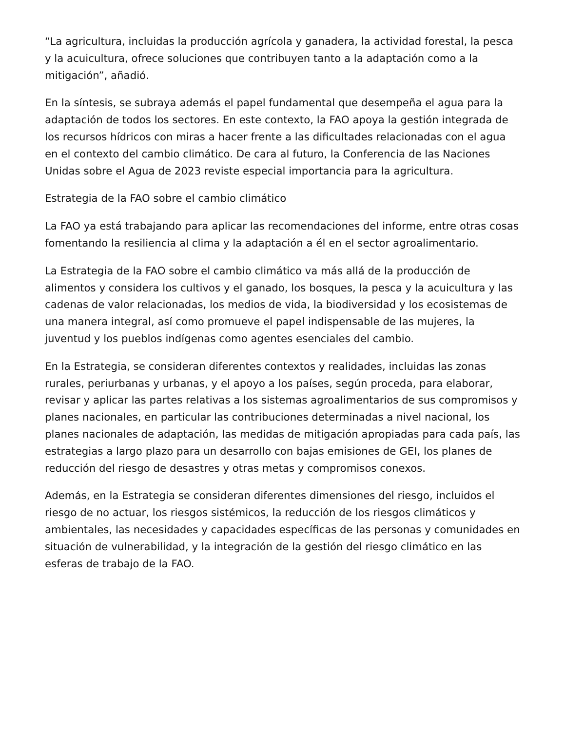“La agricultura, incluidas la producción agrícola y ganadera, la actividad forestal, la pesca y la acuicultura, ofrece soluciones que contribuyen tanto a la adaptación como a la mitigación”, añadió.
En la síntesis, se subraya además el papel fundamental que desempeña el agua para la adaptación de todos los sectores. En este contexto, la FAO apoya la gestión integrada de los recursos hídricos con miras a hacer frente a las dificultades relacionadas con el agua en el contexto del cambio climático. De cara al futuro, la Conferencia de las Naciones Unidas sobre el Agua de 2023 reviste especial importancia para la agricultura.
Estrategia de la FAO sobre el cambio climático
La FAO ya está trabajando para aplicar las recomendaciones del informe, entre otras cosas fomentando la resiliencia al clima y la adaptación a él en el sector agroalimentario.
La Estrategia de la FAO sobre el cambio climático va más allá de la producción de alimentos y considera los cultivos y el ganado, los bosques, la pesca y la acuicultura y las cadenas de valor relacionadas, los medios de vida, la biodiversidad y los ecosistemas de una manera integral, así como promueve el papel indispensable de las mujeres, la juventud y los pueblos indígenas como agentes esenciales del cambio.
En la Estrategia, se consideran diferentes contextos y realidades, incluidas las zonas rurales, periurbanas y urbanas, y el apoyo a los países, según proceda, para elaborar, revisar y aplicar las partes relativas a los sistemas agroalimentarios de sus compromisos y planes nacionales, en particular las contribuciones determinadas a nivel nacional, los planes nacionales de adaptación, las medidas de mitigación apropiadas para cada país, las estrategias a largo plazo para un desarrollo con bajas emisiones de GEI, los planes de reducción del riesgo de desastres y otras metas y compromisos conexos.
Además, en la Estrategia se consideran diferentes dimensiones del riesgo, incluidos el riesgo de no actuar, los riesgos sistémicos, la reducción de los riesgos climáticos y ambientales, las necesidades y capacidades específicas de las personas y comunidades en situación de vulnerabilidad, y la integración de la gestión del riesgo climático en las esferas de trabajo de la FAO.